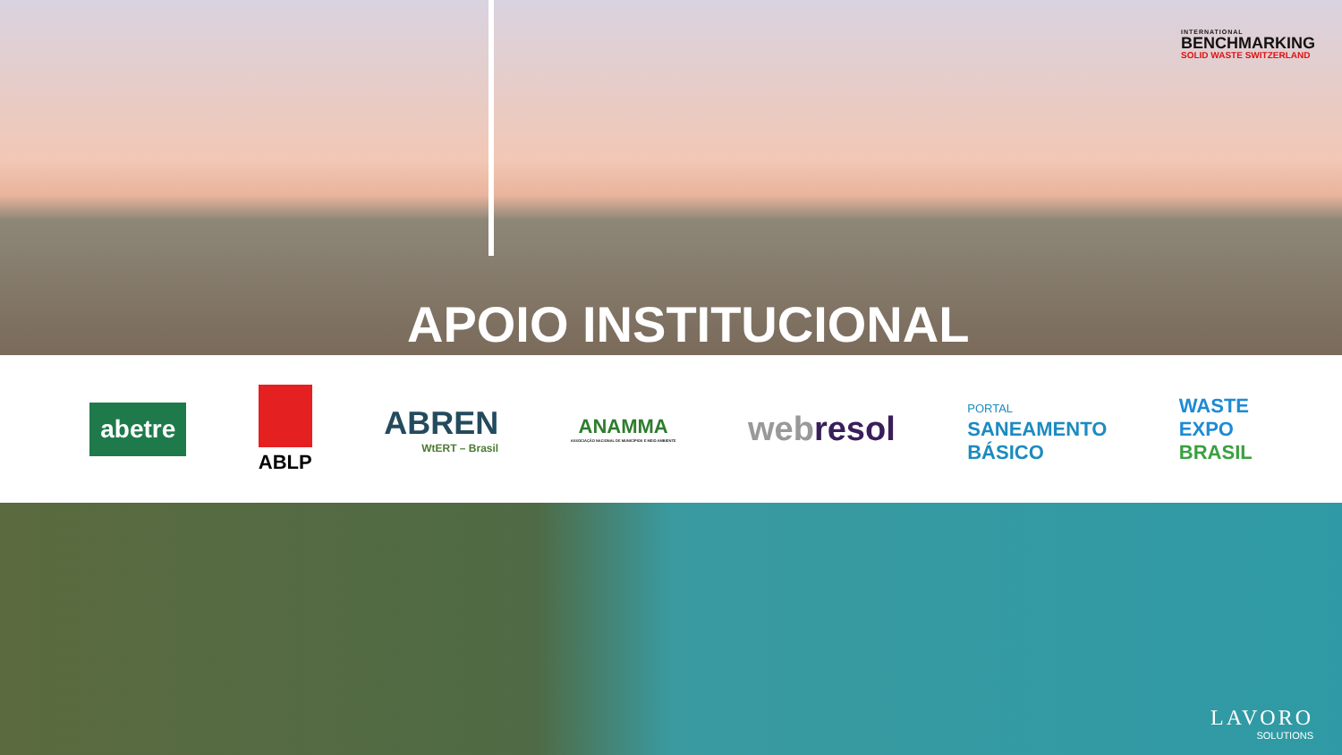INTERNATIONAL
BENCHMARKING
SOLID WASTE SWITZERLAND
APOIO INSTITUCIONAL
abetre
ABLP
ABREN
WtERT – Brasil
ANAMMA
ASSOCIAÇÃO NACIONAL DE MUNICÍPIOS E MEIO AMBIENTE
webresol
PORTAL
SANEAMENTO
BÁSICO
WASTE
EXPO
BRASIL
LAVORO
SOLUTIONS